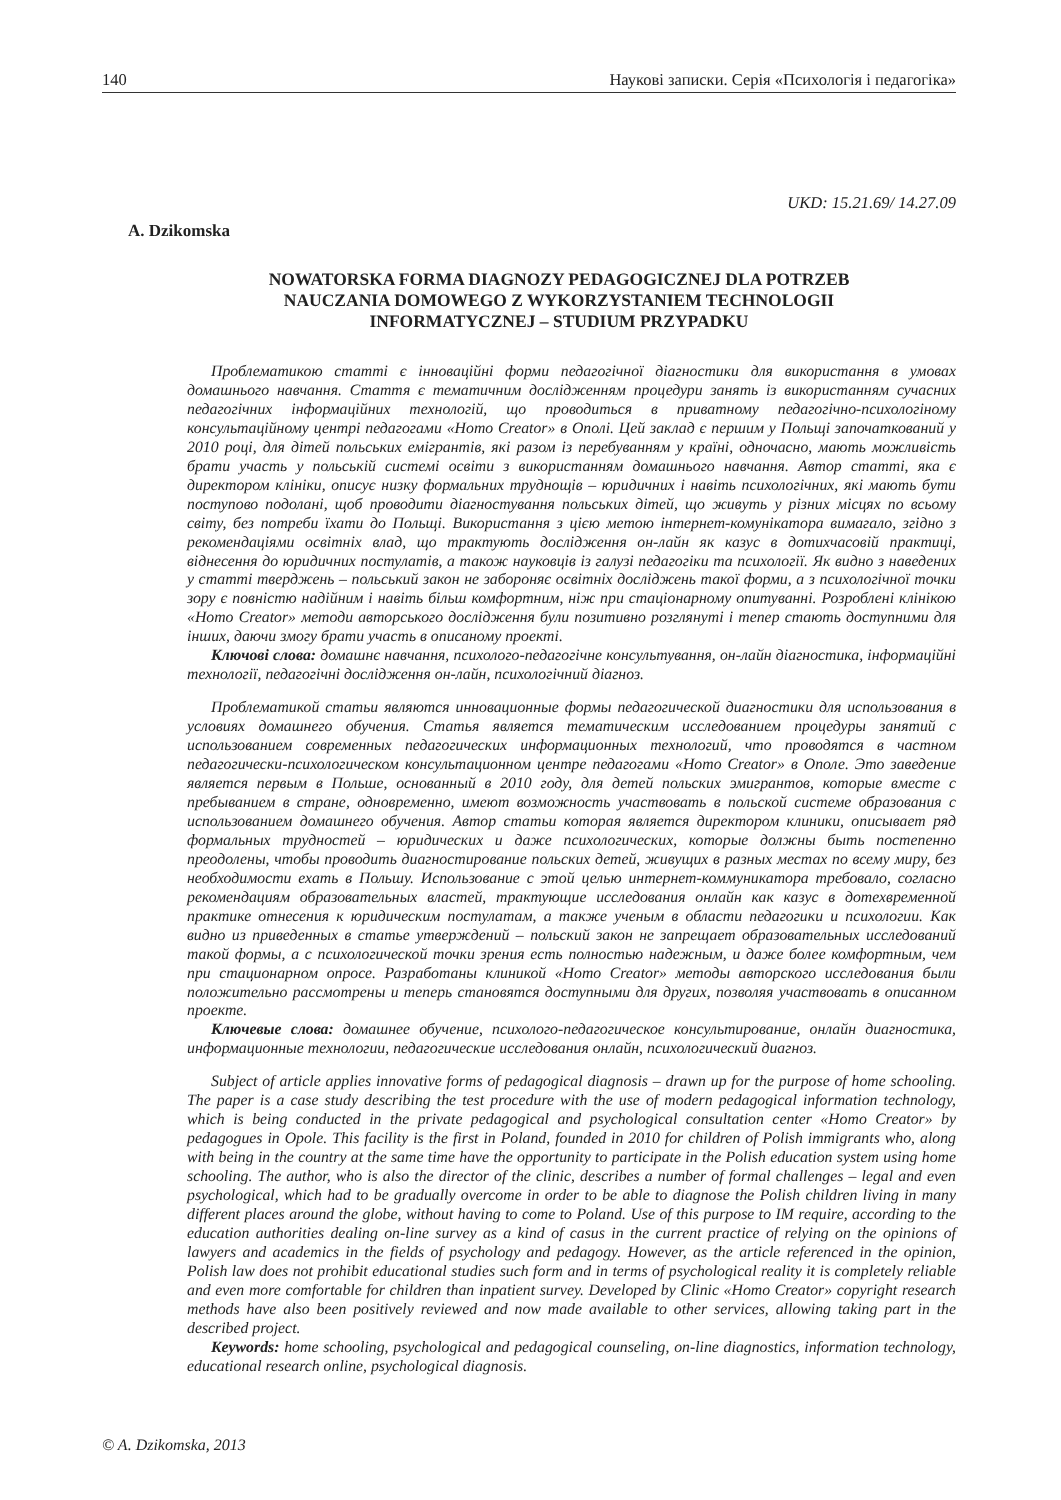140 Наукові записки. Серія «Психологія і педагогіка»
UKD: 15.21.69/ 14.27.09
A. Dzikomska
NOWATORSKA FORMA DIAGNOZY PEDAGOGICZNEJ DLA POTRZEB
NAUCZANIA DOMOWEGO Z WYKORZYSTANIEM TECHNOLOGII
INFORMATYCZNEJ – STUDIUM PRZYPADKU
Проблематикою статті є інноваційні форми педагогічної діагностики для використання в умовах домашнього навчання. Стаття є тематичним дослідженням процедури занять із використанням сучасних педагогічних інформаційних технологій, що проводиться в приватному педагогічно-психологіному консультаційному центрі педагогами «Homo Creator» в Ополі. Цей заклад є першим у Польщі започаткований у 2010 році, для дітей польських емігрантів, які разом із перебуванням у країні, одночасно, мають можливість брати участь у польській системі освіти з використанням домашнього навчання. Автор статті, яка є директором клініки, описує низку формальних труднощів – юридичних і навіть психологічних, які мають бути поступово подолані, щоб проводити діагностування польських дітей, що живуть у різних місцях по всьому світу, без потреби їхати до Польщі. Використання з цією метою інтернет-комунікатора вимагало, згідно з рекомендаціями освітніх влад, що трактують дослідження он-лайн як казус в дотихчасовій практиці, віднесення до юридичних постулатів, а також науковців із галузі педагогіки та психології. Як видно з наведених у статті тверджень – польський закон не забороняє освітніх досліджень такої форми, а з психологічної точки зору є повністю надійним і навіть більш комфортним, ніж при стаціонарному опитуванні. Розроблені клінікою «Homo Creator» методи авторського дослідження були позитивно розглянуті і тепер стають доступними для інших, даючи змогу брати участь в описаному проекті.
Ключові слова: домашнє навчання, психолого-педагогічне консультування, он-лайн діагностика, інформаційні технології, педагогічні дослідження он-лайн, психологічний діагноз.
Проблематикой статьи являются инновационные формы педагогической диагностики для использования в условиях домашнего обучения. Статья является тематическим исследованием процедуры занятий с использованием современных педагогических информационных технологий, что проводятся в частном педагогически-психологическом консультационном центре педагогами «Homo Creator» в Ополе. Это заведение является первым в Польше, основанный в 2010 году, для детей польских эмигрантов, которые вместе с пребыванием в стране, одновременно, имеют возможность участвовать в польской системе образования с использованием домашнего обучения. Автор статьи которая является директором клиники, описывает ряд формальных трудностей – юридических и даже психологических, которые должны быть постепенно преодолены, чтобы проводить диагностирование польских детей, живущих в разных местах по всему миру, без необходимости ехать в Польшу. Использование с этой целью интернет-коммуникатора требовало, согласно рекомендациям образовательных властей, трактующие исследования онлайн как казус в дотехвременной практике отнесения к юридическим постулатам, а также ученым в области педагогики и психологии. Как видно из приведенных в статье утверждений – польский закон не запрещает образовательных исследований такой формы, а с психологической точки зрения есть полностью надежным, и даже более комфортным, чем при стационарном опросе. Разработаны клиникой «Homo Creator» методы авторского исследования были положительно рассмотрены и теперь становятся доступными для других, позволяя участвовать в описанном проекте.
Ключевые слова: домашнее обучение, психолого-педагогическое консультирование, онлайн диагностика, информационные технологии, педагогические исследования онлайн, психологический диагноз.
Subject of article applies innovative forms of pedagogical diagnosis – drawn up for the purpose of home schooling. The paper is a case study describing the test procedure with the use of modern pedagogical information technology, which is being conducted in the private pedagogical and psychological consultation center «Homo Creator» by pedagogues in Opole. This facility is the first in Poland, founded in 2010 for children of Polish immigrants who, along with being in the country at the same time have the opportunity to participate in the Polish education system using home schooling. The author, who is also the director of the clinic, describes a number of formal challenges – legal and even psychological, which had to be gradually overcome in order to be able to diagnose the Polish children living in many different places around the globe, without having to come to Poland. Use of this purpose to IM require, according to the education authorities dealing on-line survey as a kind of casus in the current practice of relying on the opinions of lawyers and academics in the fields of psychology and pedagogy. However, as the article referenced in the opinion, Polish law does not prohibit educational studies such form and in terms of psychological reality it is completely reliable and even more comfortable for children than inpatient survey. Developed by Clinic «Homo Creator» copyright research methods have also been positively reviewed and now made available to other services, allowing taking part in the described project.
Keywords: home schooling, psychological and pedagogical counseling, on-line diagnostics, information technology, educational research online, psychological diagnosis.
© A. Dzikomska, 2013